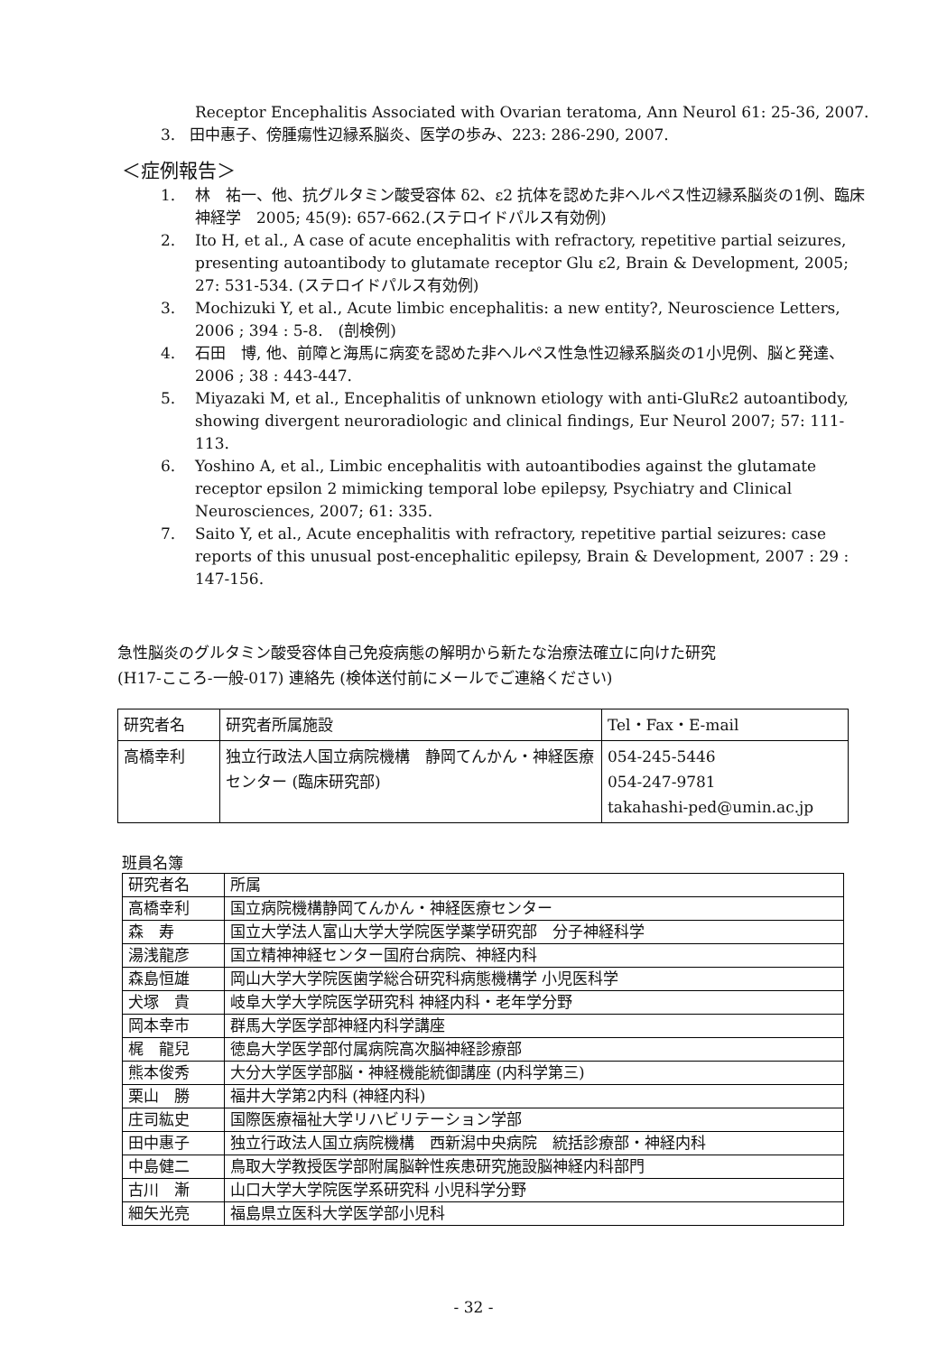Receptor Encephalitis Associated with Ovarian teratoma, Ann Neurol 61: 25-36, 2007.
3. 田中惠子、傍腫瘍性辺縁系脳炎、医学の歩み、223: 286-290, 2007.
＜症例報告＞
1. 林　祐一、他、抗グルタミン酸受容体 δ2、ε2 抗体を認めた非ヘルペス性辺縁系脳炎の1例、臨床神経学　2005; 45(9): 657-662.(ステロイドパルス有効例)
2. Ito H, et al., A case of acute encephalitis with refractory, repetitive partial seizures, presenting autoantibody to glutamate receptor Glu ε2, Brain & Development, 2005; 27: 531-534. (ステロイドパルス有効例)
3. Mochizuki Y, et al., Acute limbic encephalitis: a new entity?, Neuroscience Letters, 2006 ; 394 : 5-8.　(剖検例)
4. 石田　博, 他、前障と海馬に病変を認めた非ヘルペス性急性辺縁系脳炎の1小児例、脳と発達、2006 ; 38 : 443-447.
5. Miyazaki M, et al., Encephalitis of unknown etiology with anti-GluRε2 autoantibody, showing divergent neuroradiologic and clinical findings, Eur Neurol 2007; 57: 111-113.
6. Yoshino A, et al., Limbic encephalitis with autoantibodies against the glutamate receptor epsilon 2 mimicking temporal lobe epilepsy, Psychiatry and Clinical Neurosciences, 2007; 61: 335.
7. Saito Y, et al., Acute encephalitis with refractory, repetitive partial seizures: case reports of this unusual post-encephalitic epilepsy, Brain & Development, 2007 : 29 : 147-156.
急性脳炎のグルタミン酸受容体自己免疫病態の解明から新たな治療法確立に向けた研究
(H17-こころ-一般-017) 連絡先 (検体送付前にメールでご連絡ください)
| 研究者名 | 研究者所属施設 | Tel・Fax・E-mail |
| 高橋幸利 | 独立行政法人国立病院機構 静岡てんかん・神経医療センター (臨床研究部) | 054-245-5446 054-247-9781 takahashi-ped@umin.ac.jp |
班員名簿
| 研究者名 | 所属 |
| 高橋幸利 | 国立病院機構静岡てんかん・神経医療センター |
| 森 寿 | 国立大学法人富山大学大学院医学薬学研究部 分子神経科学 |
| 湯浅龍彦 | 国立精神神経センター国府台病院、神経内科 |
| 森島恒雄 | 岡山大学大学院医歯学総合研究科病態機構学 小児医科学 |
| 犬塚 貴 | 岐阜大学大学院医学研究科 神経内科・老年学分野 |
| 岡本幸市 | 群馬大学医学部神経内科学講座 |
| 梶 龍兒 | 徳島大学医学部付属病院高次脳神経診療部 |
| 熊本俊秀 | 大分大学医学部脳・神経機能統御講座 (内科学第三) |
| 栗山 勝 | 福井大学第2内科 (神経内科) |
| 庄司紘史 | 国際医療福祉大学リハビリテーション学部 |
| 田中惠子 | 独立行政法人国立病院機構 西新潟中央病院 統括診療部・神経内科 |
| 中島健二 | 鳥取大学教授医学部附属脳幹性疾患研究施設脳神経内科部門 |
| 古川 漸 | 山口大学大学院医学系研究科 小児科学分野 |
| 細矢光亮 | 福島県立医科大学医学部小児科 |
- 32 -